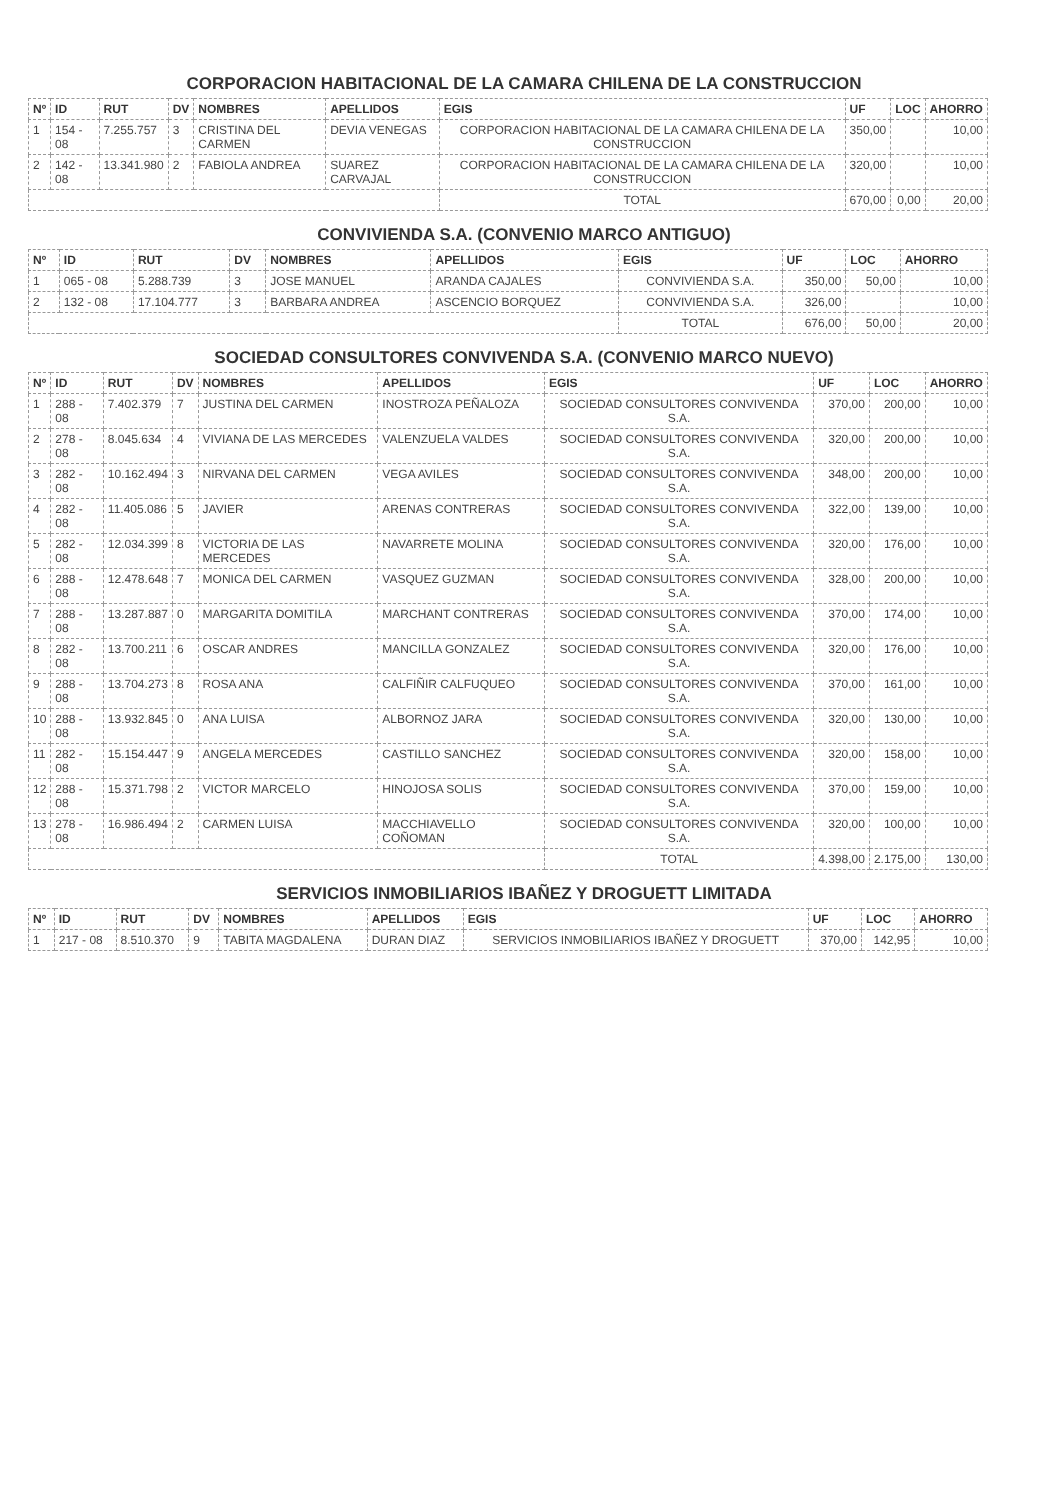CORPORACION HABITACIONAL DE LA CAMARA CHILENA DE LA CONSTRUCCION
| Nº | ID | RUT | DV | NOMBRES | APELLIDOS | EGIS | UF | LOC | AHORRO |
| --- | --- | --- | --- | --- | --- | --- | --- | --- | --- |
| 1 | 154 - 08 | 7.255.757 | 3 | CRISTINA DEL CARMEN | DEVIA VENEGAS | CORPORACION HABITACIONAL DE LA CAMARA CHILENA DE LA CONSTRUCCION | 350,00 | | 10,00 |
| 2 | 142 - 08 | 13.341.980 | 2 | FABIOLA ANDREA | SUAREZ CARVAJAL | CORPORACION HABITACIONAL DE LA CAMARA CHILENA DE LA CONSTRUCCION | 320,00 | | 10,00 |
| | | | | | | TOTAL | 670,00 | 0,00 | 20,00 |
CONVIVIENDA S.A. (CONVENIO MARCO ANTIGUO)
| Nº | ID | RUT | DV | NOMBRES | APELLIDOS | EGIS | UF | LOC | AHORRO |
| --- | --- | --- | --- | --- | --- | --- | --- | --- | --- |
| 1 | 065 - 08 | 5.288.739 | 3 | JOSE MANUEL | ARANDA CAJALES | CONVIVIENDA S.A. | 350,00 | 50,00 | 10,00 |
| 2 | 132 - 08 | 17.104.777 | 3 | BARBARA ANDREA | ASCENCIO BORQUEZ | CONVIVIENDA S.A. | 326,00 | | 10,00 |
| | | | | | | TOTAL | 676,00 | 50,00 | 20,00 |
SOCIEDAD CONSULTORES CONVIVENDA S.A. (CONVENIO MARCO NUEVO)
| Nº | ID | RUT | DV | NOMBRES | APELLIDOS | EGIS | UF | LOC | AHORRO |
| --- | --- | --- | --- | --- | --- | --- | --- | --- | --- |
| 1 | 288 - 08 | 7.402.379 | 7 | JUSTINA DEL CARMEN | INOSTROZA PEÑALOZA | SOCIEDAD CONSULTORES CONVIVENDA S.A. | 370,00 | 200,00 | 10,00 |
| 2 | 278 - 08 | 8.045.634 | 4 | VIVIANA DE LAS MERCEDES | VALENZUELA VALDES | SOCIEDAD CONSULTORES CONVIVENDA S.A. | 320,00 | 200,00 | 10,00 |
| 3 | 282 - 08 | 10.162.494 | 3 | NIRVANA DEL CARMEN | VEGA AVILES | SOCIEDAD CONSULTORES CONVIVENDA S.A. | 348,00 | 200,00 | 10,00 |
| 4 | 282 - 08 | 11.405.086 | 5 | JAVIER | ARENAS CONTRERAS | SOCIEDAD CONSULTORES CONVIVENDA S.A. | 322,00 | 139,00 | 10,00 |
| 5 | 282 - 08 | 12.034.399 | 8 | VICTORIA DE LAS MERCEDES | NAVARRETE MOLINA | SOCIEDAD CONSULTORES CONVIVENDA S.A. | 320,00 | 176,00 | 10,00 |
| 6 | 288 - 08 | 12.478.648 | 7 | MONICA DEL CARMEN | VASQUEZ GUZMAN | SOCIEDAD CONSULTORES CONVIVENDA S.A. | 328,00 | 200,00 | 10,00 |
| 7 | 288 - 08 | 13.287.887 | 0 | MARGARITA DOMITILA | MARCHANT CONTRERAS | SOCIEDAD CONSULTORES CONVIVENDA S.A. | 370,00 | 174,00 | 10,00 |
| 8 | 282 - 08 | 13.700.211 | 6 | OSCAR ANDRES | MANCILLA GONZALEZ | SOCIEDAD CONSULTORES CONVIVENDA S.A. | 320,00 | 176,00 | 10,00 |
| 9 | 288 - 08 | 13.704.273 | 8 | ROSA ANA | CALFIÑIR CALFUQUEO | SOCIEDAD CONSULTORES CONVIVENDA S.A. | 370,00 | 161,00 | 10,00 |
| 10 | 288 - 08 | 13.932.845 | 0 | ANA LUISA | ALBORNOZ JARA | SOCIEDAD CONSULTORES CONVIVENDA S.A. | 320,00 | 130,00 | 10,00 |
| 11 | 282 - 08 | 15.154.447 | 9 | ANGELA MERCEDES | CASTILLO SANCHEZ | SOCIEDAD CONSULTORES CONVIVENDA S.A. | 320,00 | 158,00 | 10,00 |
| 12 | 288 - 08 | 15.371.798 | 2 | VICTOR MARCELO | HINOJOSA SOLIS | SOCIEDAD CONSULTORES CONVIVENDA S.A. | 370,00 | 159,00 | 10,00 |
| 13 | 278 - 08 | 16.986.494 | 2 | CARMEN LUISA | MACCHIAVELLO COÑOMAN | SOCIEDAD CONSULTORES CONVIVENDA S.A. | 320,00 | 100,00 | 10,00 |
| | | | | | | TOTAL | 4.398,00 | 2.175,00 | 130,00 |
SERVICIOS INMOBILIARIOS IBAÑEZ Y DROGUETT LIMITADA
| Nº | ID | RUT | DV | NOMBRES | APELLIDOS | EGIS | UF | LOC | AHORRO |
| --- | --- | --- | --- | --- | --- | --- | --- | --- | --- |
| 1 | 217 - 08 | 8.510.370 | 9 | TABITA MAGDALENA | DURAN DIAZ | SERVICIOS INMOBILIARIOS IBAÑEZ Y DROGUETT | 370,00 | 142,95 | 10,00 |